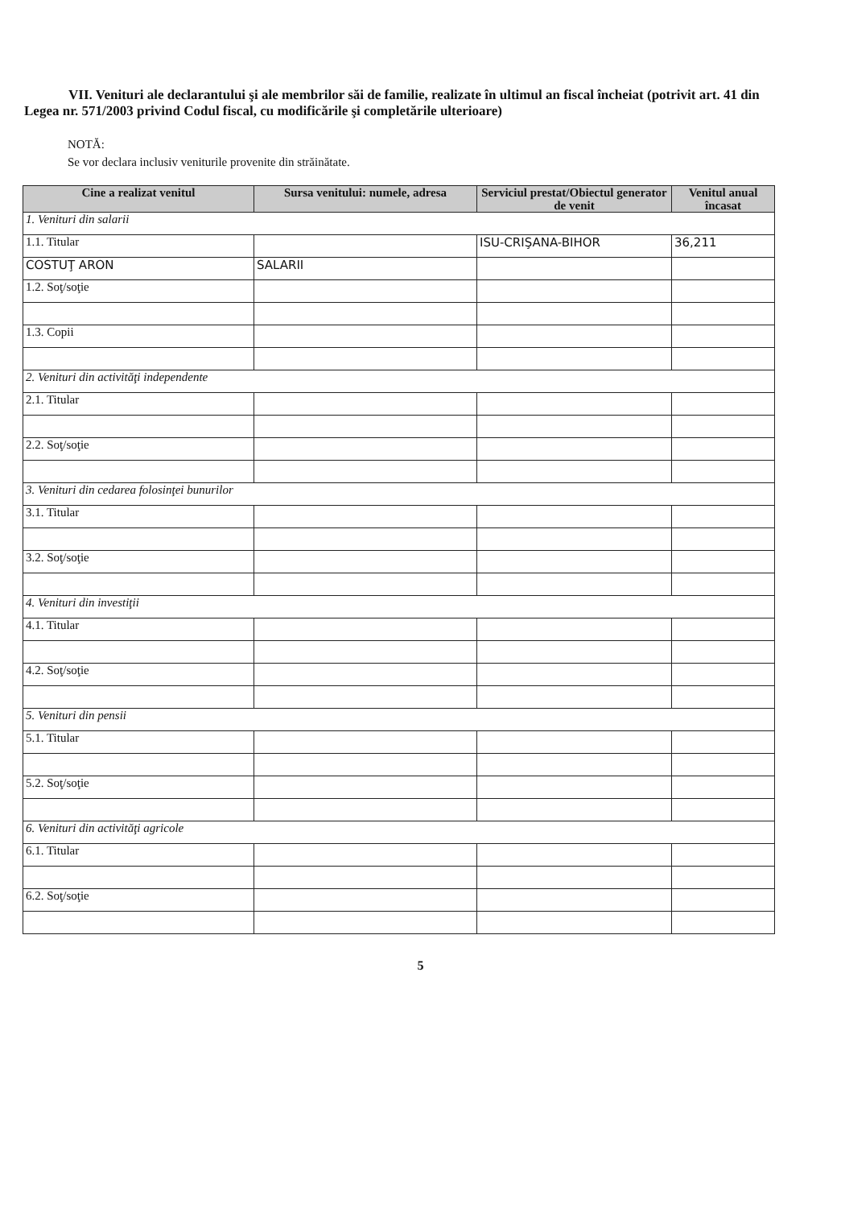VII. Venituri ale declarantului şi ale membrilor săi de familie, realizate în ultimul an fiscal încheiat (potrivit art. 41 din Legea nr. 571/2003 privind Codul fiscal, cu modificările şi completările ulterioare)
NOTĂ:
Se vor declara inclusiv veniturile provenite din străinătate.
| Cine a realizat venitul | Sursa venitului: numele, adresa | Serviciul prestat/Obiectul generator de venit | Venitul anual încasat |
| --- | --- | --- | --- |
| 1. Venituri din salarii | | | |
| 1.1. Titular | | ISU-CRIŞANA-BIHOR | 36,211 |
| COSTUŢ ARON | SALARII | | |
| 1.2. Soţ/soţie | | | |
| 1.3. Copii | | | |
| 2. Venituri din activităţi independente | | | |
| 2.1. Titular | | | |
| 2.2. Soţ/soţie | | | |
| 3. Venituri din cedarea folosinţei bunurilor | | | |
| 3.1. Titular | | | |
| 3.2. Soţ/soţie | | | |
| 4. Venituri din investiţii | | | |
| 4.1. Titular | | | |
| 4.2. Soţ/soţie | | | |
| 5. Venituri din pensii | | | |
| 5.1. Titular | | | |
| 5.2. Soţ/soţie | | | |
| 6. Venituri din activităţi agricole | | | |
| 6.1. Titular | | | |
| 6.2. Soţ/soţie | | | |
5